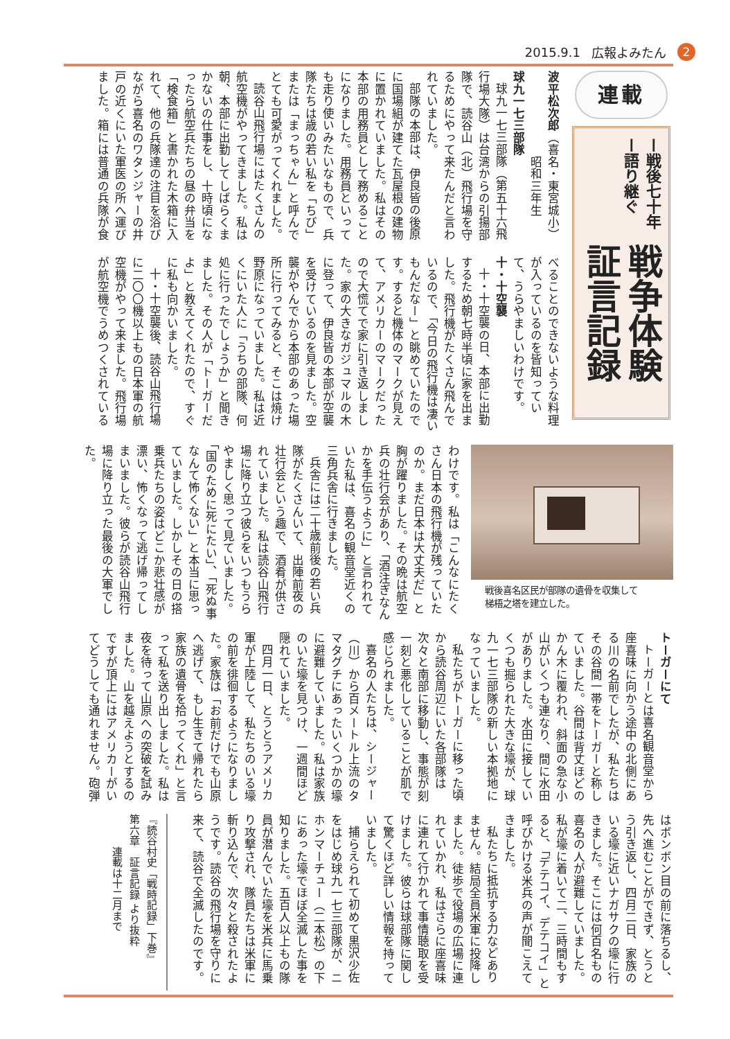2015.9.1 広報よみたん 2
連載
ー戦後七十年ー語り継ぐ
戦争体験証言記録
波平松次郎（喜名・東宮城小）
　　　　　　　昭和三年生
球九一七三部隊
球九一七三部隊（第五十六飛行場大隊）は台湾からの引揚部隊で、読谷山（北）飛行場を守るためにやって来たんだと言われていました。
部隊の本部は、伊良皆の後原に国場組が建てた瓦屋根の建物に置かれていました。私はその本部の用務員として務めることになりました。用務員といっても走り使いみたいなもので、兵隊たちは歳の若い私を「ちび」または「まっちゃん」と呼んでとても可愛がってくれました。
読谷山飛行場にはたくさんの航空機がやってきました。私は朝、本部に出勤してしばらくまかないの仕事をし、十時頃になったら航空兵たちの昼の弁当を「検食箱」と書かれた木箱に入れて、他の兵隊達の注目を浴びながら喜名のワタンジャーの井戸の近くにいた軍医の所へ運びました。箱には普通の兵隊が食
べることのできないような料理が入っているのを皆知っていて、うらやましいわけです。
十・十空襲
十・十空襲の日、本部に出勤するため朝七時半頃に家を出ました。飛行機がたくさん飛んでいるので、「今日の飛行機は凄いもんだなー」と眺めていたのです。すると機体のマークが見えて、アメリカーのマークだったので大慌てで家に引き返しました。家の大きなガジュマルの木に登って、伊良皆の本部が空襲を受けているのを見ました。空襲がやんでから本部のあった場所に行ってみると、そこは焼け野原になっていました。私は近くにいた人に「うちの部隊、何処に行ったでしょうか」と聞きました。その人が「トーガーだよ」と教えてくれたので、すぐに私も向かいました。
十・十空襲後、読谷山飛行場に二〇〇機以上もの日本軍の航空機がやって来ました。飛行場が航空機でうめつくされている
戦後喜名区民が部隊の遺骨を収集して
梯梧之塔を建立した。
わけです。私は「こんなにたくさん日本の飛行機が残っていたのか。まだ日本は大丈夫だ」と胸が躍りました。その晩は航空兵の壮行会があり、「酒注ぎなんかを手伝うように」と言われていた私は、喜名の観音堂近くの三角兵舎に行きました。
兵舎には二十歳前後の若い兵隊がたくさんいて、出陣前夜の壮行会という趣で、酒肴が供されていました。私は読谷山飛行場に降り立つ彼らをいつもうらやましく思って見ていました。「国のために死にたい」、「死ぬ事なんて怖くない」と本当に思っていました。しかしその日の搭乗兵たちの姿はどこか悲壮感が漂い、怖くなって逃げ帰ってしまいました。彼らが読谷山飛行場に降り立った最後の大軍でした。
トーガーにて
トーガーとは喜名観音堂から座喜味に向かう途中の北側にある川の名前でしたが、私たちはその谷間一帯をトーガーと称していました。谷間は背丈ほどのかん木に覆われ、斜面の急な小山がいくつも連なり、間に水田がありました。水田に接していくつも掘られた大きな壕が、球九一七三部隊の新しい本拠地になっていました。
私たちがトーガーに移った頃から読谷周辺にいた各部隊は次々と南部に移動し、事態が刻一刻と悪化していることが肌で感じられました。
喜名の人たちは、シージャー（川）から百メートル上流のタマタグチにあったいくつかの壕に避難していました。私は家族のいた壕を見つけ、一週間ほど隠れていました。
四月一日、とうとうアメリカ軍が上陸して、私たちのいる壕の前を徘徊するようになりました。家族は「お前だけでも山原へ逃げて、もし生きて帰れたら家族の遺骨を拾ってくれ」と言って私を送り出しました。私は夜を待って山原への突破を試みました。山を越えようとするのですが頂上にはアメリカーがいてどうしても通れません。砲弾
はボンボン目の前に落ちるし、先へ進むことができず、とうとう引き返し、四月二日、家族のいる壕に近いナガサクの壕に行きました。そこには何百名もの喜名の人が避難していました。私が壕に着いて二、三時間もすると、「デテコイ、デテコイ」と呼びかける米兵の声が聞こえてきました。
私たちに抵抗する力などありません。結局全員米軍に投降しました。徒歩で役場の広場に連れていかれ、私はさらに座喜味に連れて行かれて事情聴取を受けました。彼らは球部隊に関して驚くほど詳しい情報を持っていました。
捕らえられて初めて黒沢少佐をはじめ球九一七三部隊が、ニホンマーチュー（二本松）の下にあった壕でほぼ全滅した事を知りました。五百人以上もの隊員が潜んでいた壕を米兵に馬乗り攻撃され、隊員たちは米軍に斬り込んで、次々と殺されたようです。読谷の飛行場を守りに来て、読谷で全滅したのです。
『読谷村史「戦時記録」下巻』
第六章　証言記録 より抜粋
　　　連載は十二月まで